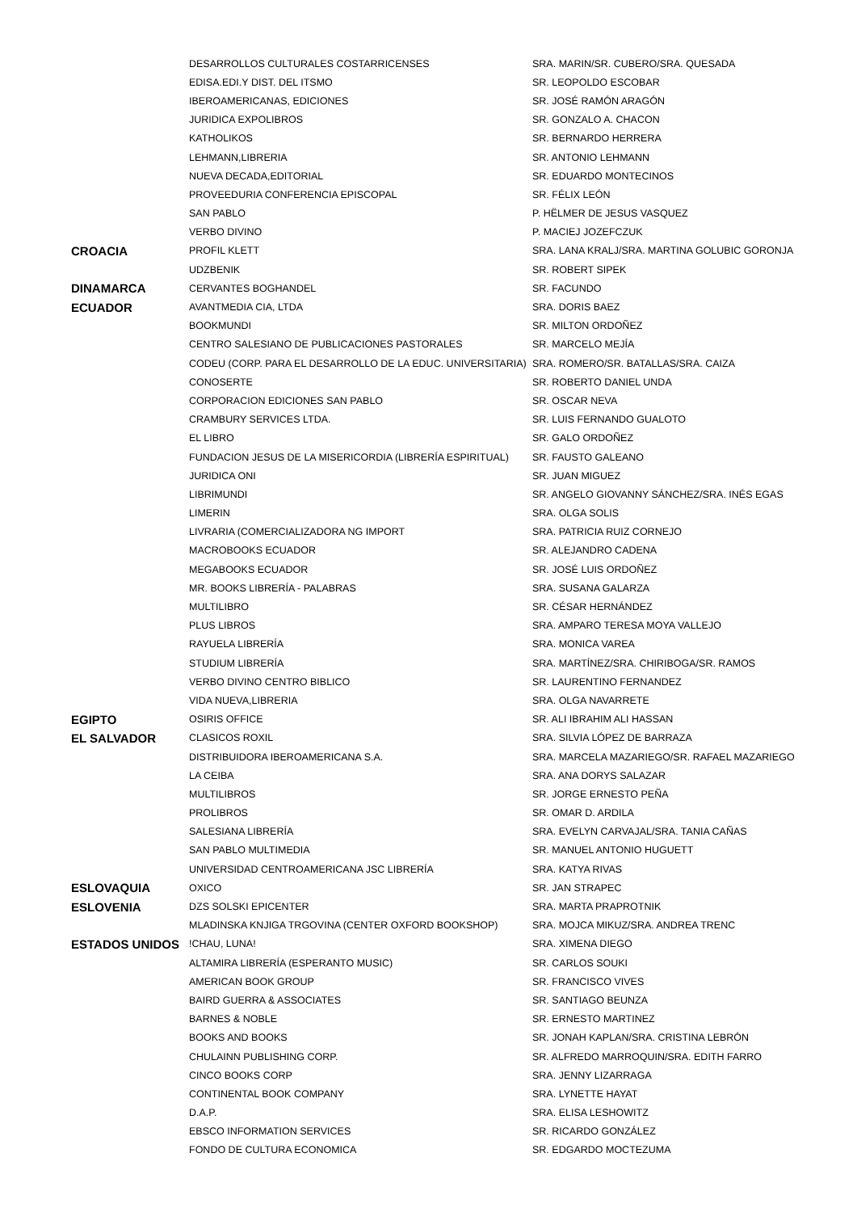| | DESARROLLOS CULTURALES COSTARRICENSES | SRA. MARIN/SR. CUBERO/SRA. QUESADA |
| | EDISA.EDI.Y DIST. DEL ITSMO | SR. LEOPOLDO ESCOBAR |
| | IBEROAMERICANAS, EDICIONES | SR. JOSÉ RAMÓN ARAGÓN |
| | JURIDICA EXPOLIBROS | SR. GONZALO A. CHACON |
| | KATHOLIKOS | SR. BERNARDO HERRERA |
| | LEHMANN,LIBRERIA | SR. ANTONIO LEHMANN |
| | NUEVA DECADA,EDITORIAL | SR. EDUARDO MONTECINOS |
| | PROVEEDURIA CONFERENCIA EPISCOPAL | SR. FÉLIX LEÓN |
| | SAN PABLO | P. HËLMER DE JESUS VASQUEZ |
| | VERBO DIVINO | P. MACIEJ JOZEFCZUK |
| CROACIA | PROFIL KLETT | SRA. LANA KRALJ/SRA. MARTINA GOLUBIC GORONJA |
| | UDZBENIK | SR. ROBERT SIPEK |
| DINAMARCA | CERVANTES BOGHANDEL | SR. FACUNDO |
| ECUADOR | AVANTMEDIA CIA, LTDA | SRA. DORIS BAEZ |
| | BOOKMUNDI | SR. MILTON ORDOÑEZ |
| | CENTRO SALESIANO DE PUBLICACIONES PASTORALES | SR. MARCELO MEJÍA |
| | CODEU (CORP. PARA EL DESARROLLO DE LA EDUC. UNIVERSITARIA) | SRA. ROMERO/SR. BATALLAS/SRA. CAIZA |
| | CONOSERTE | SR. ROBERTO DANIEL UNDA |
| | CORPORACION EDICIONES SAN PABLO | SR. OSCAR NEVA |
| | CRAMBURY SERVICES LTDA. | SR. LUIS FERNANDO GUALOTO |
| | EL LIBRO | SR. GALO ORDOÑEZ |
| | FUNDACION JESUS DE LA MISERICORDIA (LIBRERÍA ESPIRITUAL) | SR. FAUSTO GALEANO |
| | JURIDICA ONI | SR. JUAN MIGUEZ |
| | LIBRIMUNDI | SR. ANGELO GIOVANNY SÁNCHEZ/SRA. INÉS EGAS |
| | LIMERIN | SRA. OLGA SOLIS |
| | LIVRARIA (COMERCIALIZADORA NG IMPORT | SRA. PATRICIA RUIZ CORNEJO |
| | MACROBOOKS ECUADOR | SR. ALEJANDRO CADENA |
| | MEGABOOKS ECUADOR | SR. JOSÉ LUIS ORDOÑEZ |
| | MR. BOOKS LIBRERÍA - PALABRAS | SRA. SUSANA GALARZA |
| | MULTILIBRO | SR. CÉSAR HERNÁNDEZ |
| | PLUS LIBROS | SRA. AMPARO TERESA MOYA VALLEJO |
| | RAYUELA LIBRERÍA | SRA. MONICA VAREA |
| | STUDIUM LIBRERÍA | SRA. MARTÍNEZ/SRA. CHIRIBOGA/SR. RAMOS |
| | VERBO DIVINO CENTRO BIBLICO | SR. LAURENTINO FERNANDEZ |
| | VIDA NUEVA,LIBRERIA | SRA. OLGA NAVARRETE |
| EGIPTO | OSIRIS OFFICE | SR. ALI IBRAHIM ALI HASSAN |
| EL SALVADOR | CLASICOS ROXIL | SRA. SILVIA LÓPEZ DE BARRAZA |
| | DISTRIBUIDORA IBEROAMERICANA S.A. | SRA. MARCELA MAZARIEGO/SR. RAFAEL MAZARIEGO |
| | LA CEIBA | SRA. ANA DORYS SALAZAR |
| | MULTILIBROS | SR. JORGE ERNESTO PEÑA |
| | PROLIBROS | SR. OMAR D. ARDILA |
| | SALESIANA LIBRERÍA | SRA. EVELYN CARVAJAL/SRA. TANIA CAÑAS |
| | SAN PABLO MULTIMEDIA | SR. MANUEL ANTONIO HUGUETT |
| | UNIVERSIDAD CENTROAMERICANA JSC LIBRERÍA | SRA. KATYA RIVAS |
| ESLOVAQUIA | OXICO | SR. JAN STRAPEC |
| ESLOVENIA | DZS SOLSKI EPICENTER | SRA. MARTA PRAPROTNIK |
| | MLADINSKA KNJIGA TRGOVINA (CENTER OXFORD BOOKSHOP) | SRA. MOJCA MIKUZ/SRA. ANDREA TRENC |
| ESTADOS UNIDOS | !CHAU, LUNA! | SRA. XIMENA DIEGO |
| | ALTAMIRA LIBRERÍA (ESPERANTO MUSIC) | SR. CARLOS SOUKI |
| | AMERICAN BOOK GROUP | SR. FRANCISCO VIVES |
| | BAIRD GUERRA & ASSOCIATES | SR. SANTIAGO BEUNZA |
| | BARNES & NOBLE | SR. ERNESTO MARTINEZ |
| | BOOKS AND BOOKS | SR. JONAH KAPLAN/SRA. CRISTINA LEBRÓN |
| | CHULAINN PUBLISHING CORP. | SR. ALFREDO MARROQUIN/SRA. EDITH FARRO |
| | CINCO BOOKS CORP | SRA. JENNY LIZARRAGA |
| | CONTINENTAL BOOK COMPANY | SRA. LYNETTE HAYAT |
| | D.A.P. | SRA. ELISA LESHOWITZ |
| | EBSCO INFORMATION SERVICES | SR. RICARDO GONZÁLEZ |
| | FONDO DE CULTURA ECONOMICA | SR. EDGARDO MOCTEZUMA |